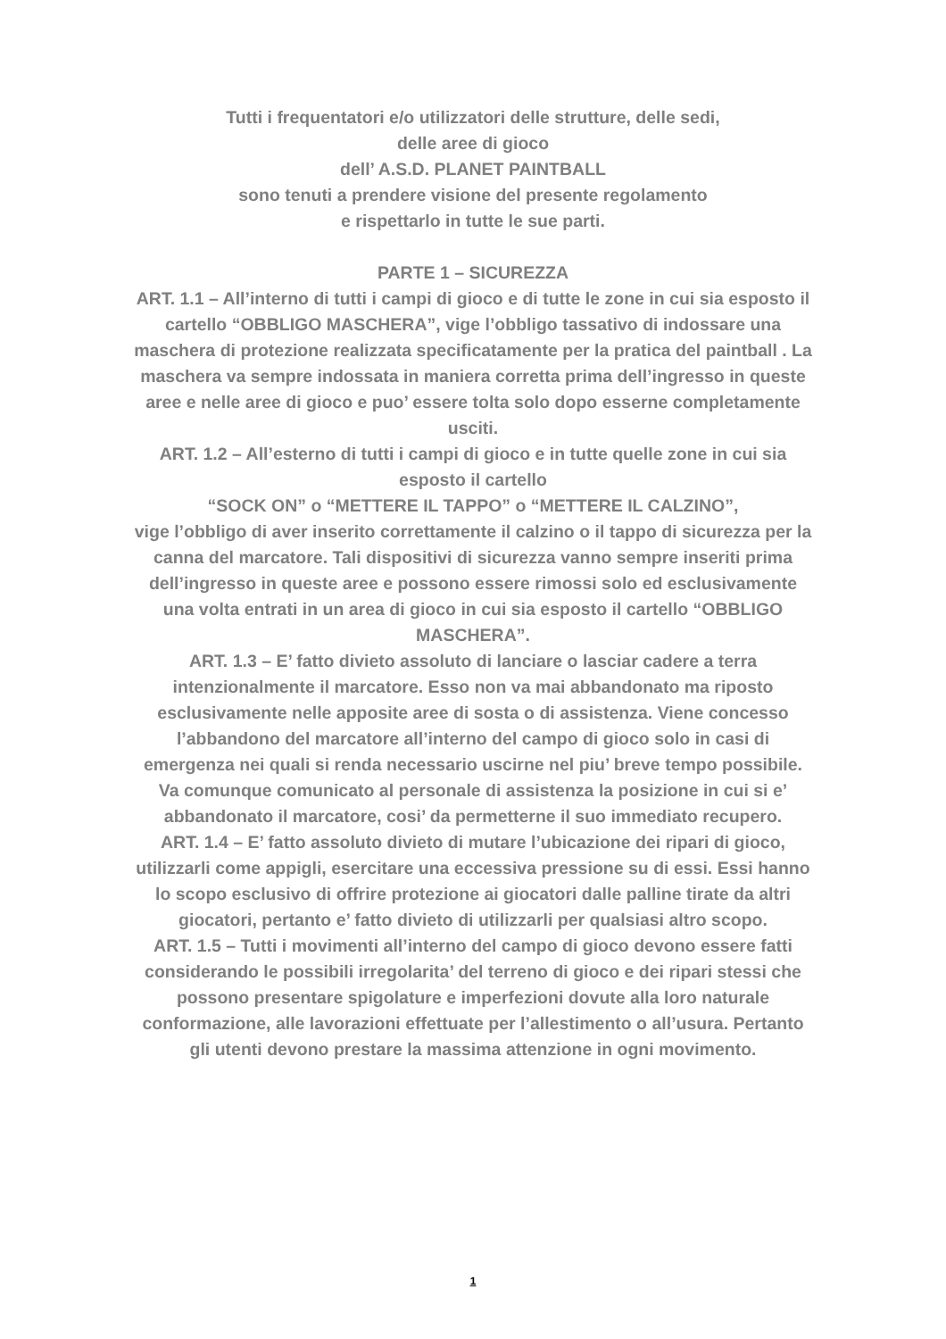Tutti i frequentatori e/o utilizzatori delle strutture, delle sedi,
delle aree di gioco
dell’ A.S.D. PLANET PAINTBALL
sono tenuti a prendere visione del presente regolamento
e rispettarlo in tutte le sue parti.
PARTE 1 – SICUREZZA
ART. 1.1 – All’interno di tutti i campi di gioco e di tutte le zone in cui sia esposto il cartello “OBBLIGO MASCHERA”, vige l’obbligo tassativo di indossare una maschera di protezione realizzata specificatamente per la pratica del paintball . La maschera va sempre indossata in maniera corretta prima dell’ingresso in queste aree e nelle aree di gioco e puo’ essere tolta solo dopo esserne completamente usciti.
ART. 1.2 – All’esterno di tutti i campi di gioco e in tutte quelle zone in cui sia esposto il cartello
“SOCK ON” o “METTERE IL TAPPO” o “METTERE IL CALZINO”,
vige l’obbligo di aver inserito correttamente il calzino o il tappo di sicurezza per la canna del marcatore. Tali dispositivi di sicurezza vanno sempre inseriti prima dell’ingresso in queste aree e possono essere rimossi solo ed esclusivamente una volta entrati in un area di gioco in cui sia esposto il cartello “OBBLIGO MASCHERA”.
ART. 1.3 – E’ fatto divieto assoluto di lanciare o lasciar cadere a terra intenzionalmente il marcatore. Esso non va mai abbandonato ma riposto esclusivamente nelle apposite aree di sosta o di assistenza. Viene concesso l’abbandono del marcatore all’interno del campo di gioco solo in casi di emergenza nei quali si renda necessario uscirne nel piu’ breve tempo possibile. Va comunque comunicato al personale di assistenza la posizione in cui si e’ abbandonato il marcatore, cosi’ da permetterne il suo immediato recupero.
ART. 1.4 – E’ fatto assoluto divieto di mutare l’ubicazione dei ripari di gioco, utilizzarli come appigli, esercitare una eccessiva pressione su di essi. Essi hanno lo scopo esclusivo di offrire protezione ai giocatori dalle palline tirate da altri giocatori, pertanto e’ fatto divieto di utilizzarli per qualsiasi altro scopo.
ART. 1.5 – Tutti i movimenti all’interno del campo di gioco devono essere fatti considerando le possibili irregolarita’ del terreno di gioco e dei ripari stessi che possono presentare spigolature e imperfezioni dovute alla loro naturale conformazione, alle lavorazioni effettuate per l’allestimento o all’usura. Pertanto gli utenti devono prestare la massima attenzione in ogni movimento.
1